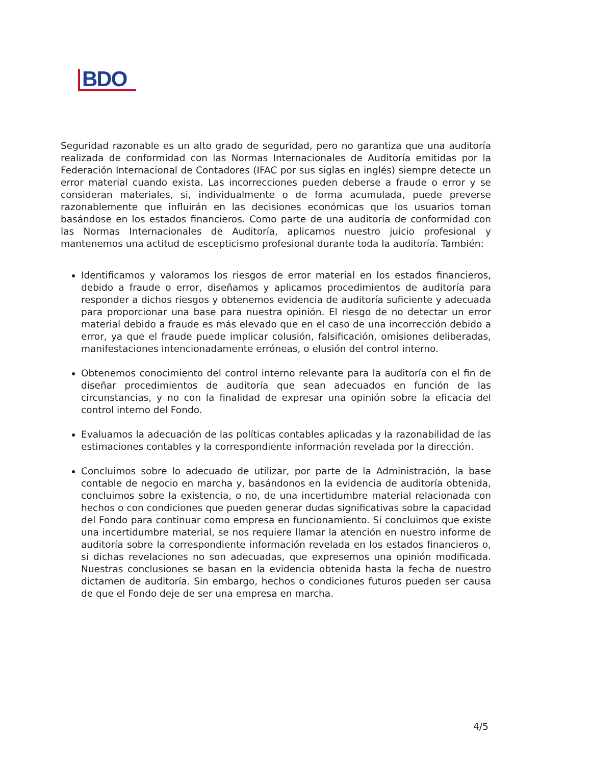BDO
Seguridad razonable es un alto grado de seguridad, pero no garantiza que una auditoría realizada de conformidad con las Normas Internacionales de Auditoría emitidas por la Federación Internacional de Contadores (IFAC por sus siglas en inglés) siempre detecte un error material cuando exista. Las incorrecciones pueden deberse a fraude o error y se consideran materiales, si, individualmente o de forma acumulada, puede preverse razonablemente que influirán en las decisiones económicas que los usuarios toman basándose en los estados financieros. Como parte de una auditoría de conformidad con las Normas Internacionales de Auditoría, aplicamos nuestro juicio profesional y mantenemos una actitud de escepticismo profesional durante toda la auditoría. También:
Identificamos y valoramos los riesgos de error material en los estados financieros, debido a fraude o error, diseñamos y aplicamos procedimientos de auditoría para responder a dichos riesgos y obtenemos evidencia de auditoría suficiente y adecuada para proporcionar una base para nuestra opinión. El riesgo de no detectar un error material debido a fraude es más elevado que en el caso de una incorrección debido a error, ya que el fraude puede implicar colusión, falsificación, omisiones deliberadas, manifestaciones intencionadamente erróneas, o elusión del control interno.
Obtenemos conocimiento del control interno relevante para la auditoría con el fin de diseñar procedimientos de auditoría que sean adecuados en función de las circunstancias, y no con la finalidad de expresar una opinión sobre la eficacia del control interno del Fondo.
Evaluamos la adecuación de las políticas contables aplicadas y la razonabilidad de las estimaciones contables y la correspondiente información revelada por la dirección.
Concluimos sobre lo adecuado de utilizar, por parte de la Administración, la base contable de negocio en marcha y, basándonos en la evidencia de auditoría obtenida, concluimos sobre la existencia, o no, de una incertidumbre material relacionada con hechos o con condiciones que pueden generar dudas significativas sobre la capacidad del Fondo para continuar como empresa en funcionamiento. Si concluimos que existe una incertidumbre material, se nos requiere llamar la atención en nuestro informe de auditoría sobre la correspondiente información revelada en los estados financieros o, si dichas revelaciones no son adecuadas, que expresemos una opinión modificada. Nuestras conclusiones se basan en la evidencia obtenida hasta la fecha de nuestro dictamen de auditoría. Sin embargo, hechos o condiciones futuros pueden ser causa de que el Fondo deje de ser una empresa en marcha.
4/5